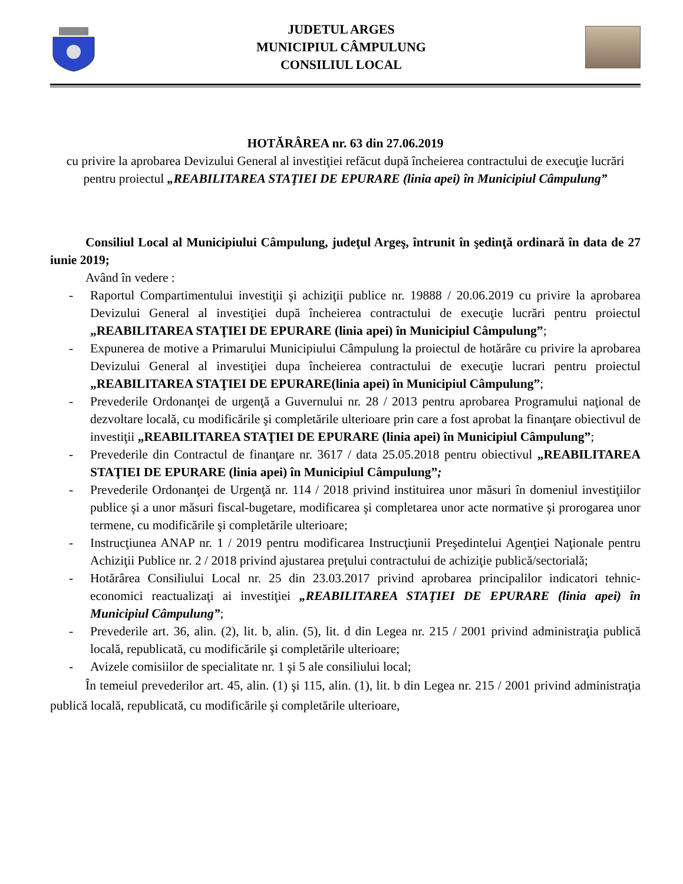JUDETUL ARGES
MUNICIPIUL CÂMPULUNG
CONSILIUL LOCAL
HOTĂRÂREA nr. 63 din 27.06.2019
cu privire la aprobarea Devizului General al investiţiei refăcut după încheierea contractului de execuţie lucrări pentru proiectul „REABILITAREA STAŢIEI DE EPURARE (linia apei) în Municipiul Câmpulung”
Consiliul Local al Municipiului Câmpulung, judeţul Argeş, întrunit în şedinţă ordinară în data de 27 iunie 2019;
Având în vedere :
- Raportul Compartimentului investiţii şi achiziţii publice nr. 19888 / 20.06.2019 cu privire la aprobarea Devizului General al investiţiei după încheierea contractului de execuţie lucrări pentru proiectul „REABILITAREA STAŢIEI DE EPURARE (linia apei) în Municipiul Câmpulung”;
- Expunerea de motive a Primarului Municipiului Câmpulung la proiectul de hotărâre cu privire la aprobarea Devizului General al investiţiei dupa încheierea contractului de execuţie lucrari pentru proiectul „REABILITAREA STAŢIEI DE EPURARE(linia apei) în Municipiul Câmpulung”;
- Prevederile Ordonanţei de urgenţă a Guvernului nr. 28 / 2013 pentru aprobarea Programului naţional de dezvoltare locală, cu modificările şi completările ulterioare prin care a fost aprobat la finanţare obiectivul de investiţii „REABILITAREA STAŢIEI DE EPURARE (linia apei) în Municipiul Câmpulung”;
- Prevederile din Contractul de finanţare nr. 3617 / data 25.05.2018 pentru obiectivul „REABILITAREA STAŢIEI DE EPURARE (linia apei) în Municipiul Câmpulung”;
- Prevederile Ordonanţei de Urgenţă nr. 114 / 2018 privind instituirea unor măsuri în domeniul investiţiilor publice şi a unor măsuri fiscal-bugetare, modificarea şi completarea unor acte normative şi prorogarea unor termene, cu modificările şi completările ulterioare;
- Instrucţiunea ANAP nr. 1 / 2019 pentru modificarea Instrucţiunii Preşedintelui Agenţiei Naţionale pentru Achiziţii Publice nr. 2 / 2018 privind ajustarea preţului contractului de achiziţie publică/sectorială;
- Hotărârea Consiliului Local nr. 25 din 23.03.2017 privind aprobarea principalilor indicatori tehnic-economici reactualizaţi ai investiţiei „REABILITAREA STAŢIEI DE EPURARE (linia apei) în Municipiul Câmpulung”;
- Prevederile art. 36, alin. (2), lit. b, alin. (5), lit. d din Legea nr. 215 / 2001 privind administraţia publică locală, republicată, cu modificările şi completările ulterioare;
- Avizele comisiilor de specialitate nr. 1 şi 5 ale consiliului local;
În temeiul prevederilor art. 45, alin. (1) şi 115, alin. (1), lit. b din Legea nr. 215 / 2001 privind administraţia publică locală, republicată, cu modificările şi completările ulterioare,